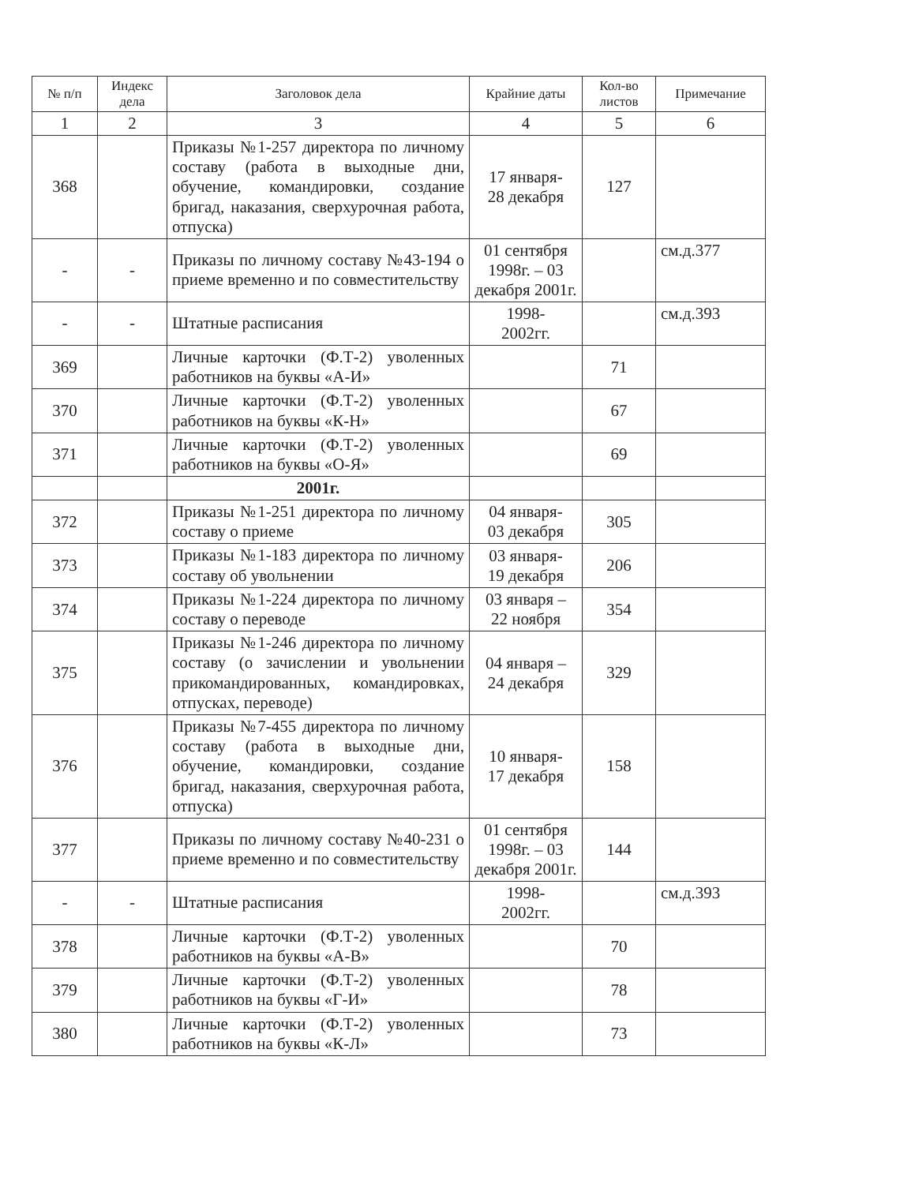| № п/п | Индекс дела | Заголовок дела | Крайние даты | Кол-во листов | Примечание |
| --- | --- | --- | --- | --- | --- |
| 1 | 2 | 3 | 4 | 5 | 6 |
| 368 | | Приказы №1-257 директора по личному составу (работа в выходные дни, обучение, командировки, создание бригад, наказания, сверхурочная работа, отпуска) | 17 января- 28 декабря | 127 | |
| - | - | Приказы по личному составу №43-194 о приеме временно и по совместительству | 01 сентября 1998г. – 03 декабря 2001г. | | см.д.377 |
| - | - | Штатные расписания | 1998- 2002гг. | | см.д.393 |
| 369 | | Личные карточки (Ф.Т-2) уволенных работников на буквы «А-И» | | 71 | |
| 370 | | Личные карточки (Ф.Т-2) уволенных работников на буквы «К-Н» | | 67 | |
| 371 | | Личные карточки (Ф.Т-2) уволенных работников на буквы «О-Я» | | 69 | |
| | | 2001г. | | | |
| 372 | | Приказы №1-251 директора по личному составу о приеме | 04 января- 03 декабря | 305 | |
| 373 | | Приказы №1-183 директора по личному составу об увольнении | 03 января- 19 декабря | 206 | |
| 374 | | Приказы №1-224 директора по личному составу о переводе | 03 января – 22 ноября | 354 | |
| 375 | | Приказы №1-246 директора по личному составу (о зачислении и увольнении прикомандированных, командировках, отпусках, переводе) | 04 января – 24 декабря | 329 | |
| 376 | | Приказы №7-455 директора по личному составу (работа в выходные дни, обучение, командировки, создание бригад, наказания, сверхурочная работа, отпуска) | 10 января- 17 декабря | 158 | |
| 377 | | Приказы по личному составу №40-231 о приеме временно и по совместительству | 01 сентября 1998г. – 03 декабря 2001г. | 144 | |
| - | - | Штатные расписания | 1998- 2002гг. | | см.д.393 |
| 378 | | Личные карточки (Ф.Т-2) уволенных работников на буквы «А-В» | | 70 | |
| 379 | | Личные карточки (Ф.Т-2) уволенных работников на буквы «Г-И» | | 78 | |
| 380 | | Личные карточки (Ф.Т-2) уволенных работников на буквы «К-Л» | | 73 | |